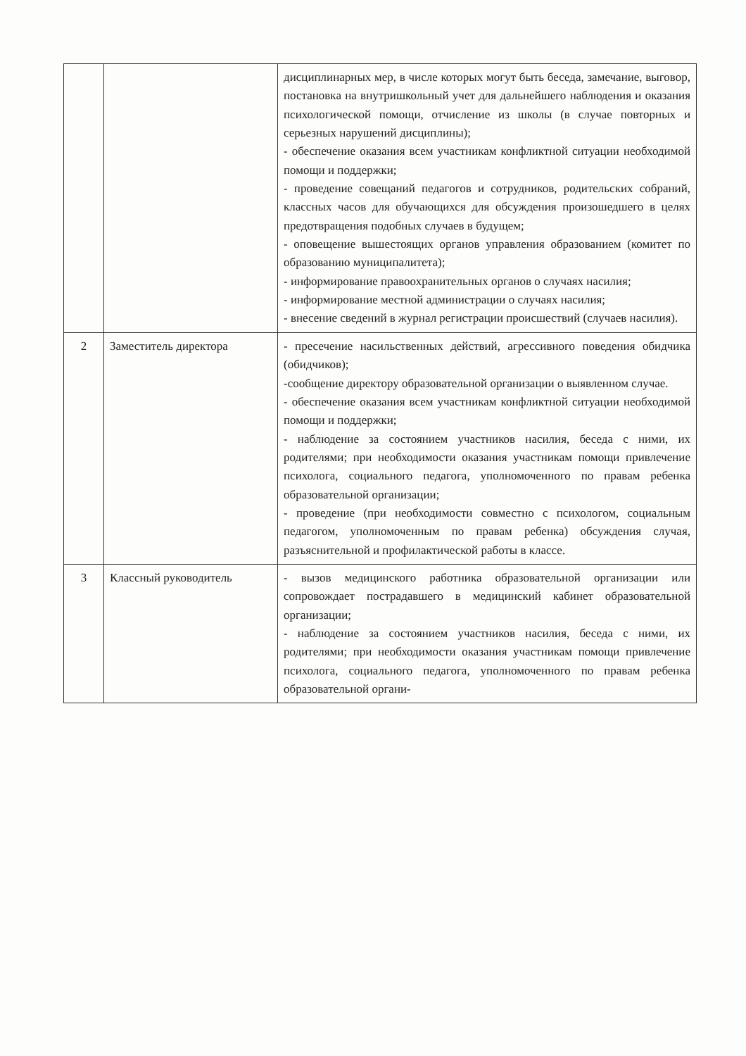| | | дисциплинарных мер, в числе которых могут быть беседа, замечание, выговор, постановка на внутришкольный учет для дальнейшего наблюдения и оказания психологической помощи, отчисление из школы (в случае повторных и серьезных нарушений дисциплины); - обеспечение оказания всем участникам конфликтной ситуации необходимой помощи и поддержки; - проведение совещаний педагогов и сотрудников, родительских собраний, классных часов для обучающихся для обсуждения произошедшего в целях предотвращения подобных случаев в будущем; - оповещение вышестоящих органов управления образованием (комитет по образованию муниципалитета); - информирование правоохранительных органов о случаях насилия; - информирование местной администрации о случаях насилия; - внесение сведений в журнал регистрации происшествий (случаев насилия). |
| 2 | Заместитель директора | - пресечение насильственных действий, агрессивного поведения обидчика (обидчиков); -сообщение директору образовательной организации о выявленном случае. - обеспечение оказания всем участникам конфликтной ситуации необходимой помощи и поддержки; - наблюдение за состоянием участников насилия, беседа с ними, их родителями; при необходимости оказания участникам помощи привлечение психолога, социального педагога, уполномоченного по правам ребенка образовательной организации; - проведение (при необходимости совместно с психологом, социальным педагогом, уполномоченным по правам ребенка) обсуждения случая, разъяснительной и профилактической работы в классе. |
| 3 | Классный руководитель | - вызов медицинского работника образовательной организации или сопровождает пострадавшего в медицинский кабинет образовательной организации; - наблюдение за состоянием участников насилия, беседа с ними, их родителями; при необходимости оказания участникам помощи привлечение психолога, социального педагога, уполномоченного по правам ребенка образовательной органи- |